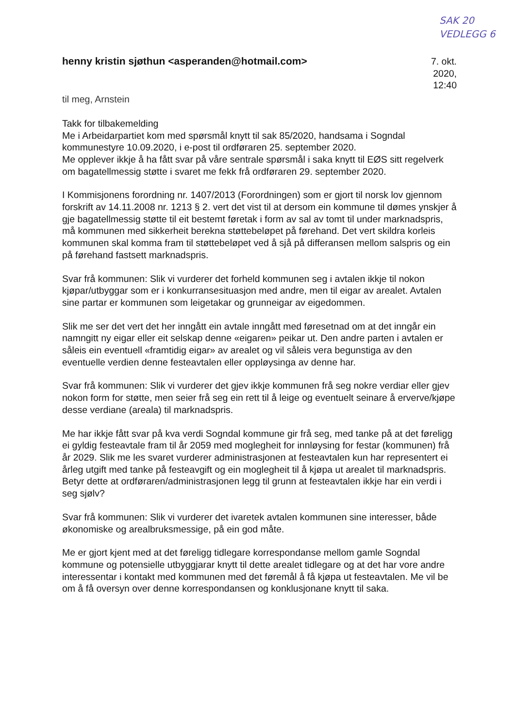SAK 20
VEDLEGG 6
henny kristin sjøthun <asperanden@hotmail.com>
7. okt. 2020, 12:40
til meg, Arnstein
Takk for tilbakemelding
Me i Arbeidarpartiet kom med spørsmål knytt til sak 85/2020, handsama i Sogndal kommunestyre 10.09.2020, i e-post til ordføraren 25. september 2020.
Me opplever ikkje å ha fått svar på våre sentrale spørsmål i saka knytt til EØS sitt regelverk om bagatellmessig støtte i svaret me fekk frå ordføraren 29. september 2020.
I Kommisjonens forordning nr. 1407/2013 (Forordningen) som er gjort til norsk lov gjennom forskrift av 14.11.2008 nr. 1213 § 2. vert det vist til at dersom ein kommune til dømes ynskjer å gje bagatellmessig støtte til eit bestemt føretak i form av sal av tomt til under marknadspris, må kommunen med sikkerheit berekna støttebeløpet på førehand. Det vert skildra korleis kommunen skal komma fram til støttebeløpet ved å sjå på differansen mellom salspris og ein på førehand fastsett marknadspris.
Svar frå kommunen: Slik vi vurderer det forheld kommunen seg i avtalen ikkje til nokon kjøpar/utbyggar som er i konkurransesituasjon med andre, men til eigar av arealet. Avtalen sine partar er kommunen som leigetakar og grunneigar av eigedommen.
Slik me ser det vert det her inngått ein avtale inngått med føresetnad om at det inngår ein namngitt ny eigar eller eit selskap denne «eigaren» peikar ut. Den andre parten i avtalen er såleis ein eventuell «framtidig eigar» av arealet og vil såleis vera begunstiga av den eventuelle verdien denne festeavtalen eller oppløysinga av denne har.
Svar frå kommunen: Slik vi vurderer det gjev ikkje kommunen frå seg nokre verdiar eller gjev nokon form for støtte, men seier frå seg ein rett til å leige og eventuelt seinare å erverve/kjøpe desse verdiane (areala) til marknadspris.
Me har ikkje fått svar på kva verdi Sogndal kommune gir frå seg, med tanke på at det føreligg ei gyldig festeavtale fram til år 2059 med moglegheit for innløysing for festar (kommunen) frå år 2029. Slik me les svaret vurderer administrasjonen at festeavtalen kun har representert ei årleg utgift med tanke på festeavgift og ein moglegheit til å kjøpa ut arealet til marknadspris. Betyr dette at ordføraren/administrasjonen legg til grunn at festeavtalen ikkje har ein verdi i seg sjølv?
Svar frå kommunen: Slik vi vurderer det ivaretek avtalen kommunen sine interesser, både økonomiske og arealbruksmessige, på ein god måte.
Me er gjort kjent med at det føreligg tidlegare korrespondanse mellom gamle Sogndal kommune og potensielle utbyggjarar knytt til dette arealet tidlegare og at det har vore andre interessentar i kontakt med kommunen med det føremål å få kjøpa ut festeavtalen. Me vil be om å få oversyn over denne korrespondansen og konklusjonane knytt til saka.